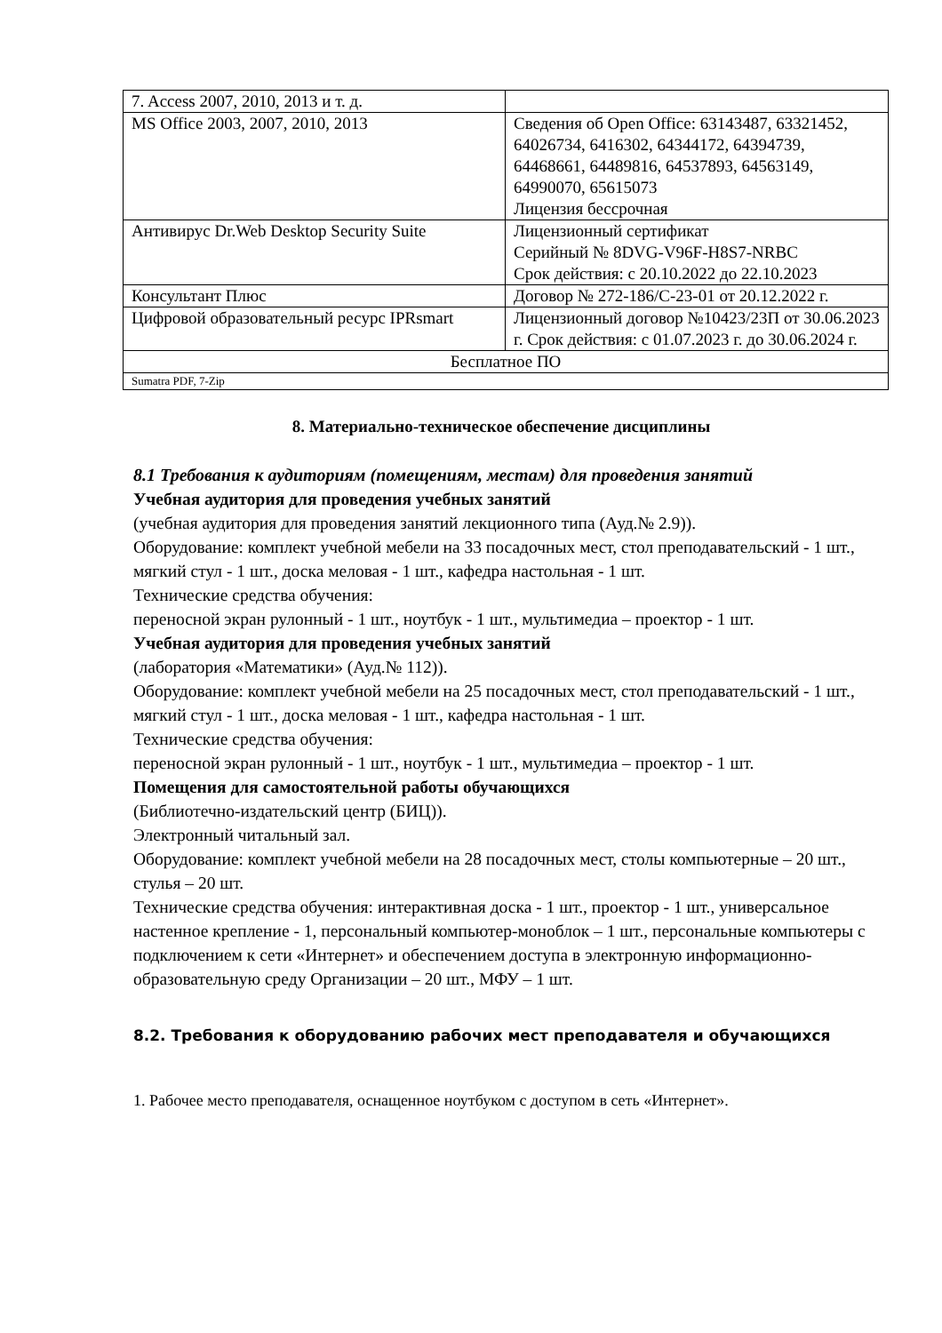| 7. Access 2007, 2010, 2013 и т. д. | |
| MS Office 2003, 2007, 2010, 2013 | Сведения об Open Office: 63143487, 63321452, 64026734, 6416302, 64344172, 64394739, 64468661, 64489816, 64537893, 64563149, 64990070, 65615073 Лицензия бессрочная |
| Антивирус Dr.Web Desktop Security Suite | Лицензионный сертификат Серийный № 8DVG-V96F-H8S7-NRBC Срок действия: с 20.10.2022 до 22.10.2023 |
| Консультант Плюс | Договор № 272-186/С-23-01 от 20.12.2022 г. |
| Цифровой образовательный ресурс IPRsmart | Лицензионный договор №10423/23П от 30.06.2023 г. Срок действия: с 01.07.2023 г. до 30.06.2024 г. |
| Бесплатное ПО | |
| Sumatra PDF, 7-Zip | |
8. Материально-техническое обеспечение дисциплины
8.1 Требования к аудиториям (помещениям, местам) для проведения занятий
Учебная аудитория для проведения учебных занятий
(учебная аудитория для проведения занятий лекционного типа (Ауд.№ 2.9)).
Оборудование: комплект учебной мебели на 33 посадочных мест, стол преподавательский - 1 шт., мягкий стул - 1 шт., доска меловая - 1 шт., кафедра настольная - 1 шт.
Технические средства обучения:
переносной экран рулонный - 1 шт., ноутбук - 1 шт., мультимедиа – проектор - 1 шт.
Учебная аудитория для проведения учебных занятий
(лаборатория «Математики» (Ауд.№ 112)).
Оборудование: комплект учебной мебели на 25 посадочных мест, стол преподавательский - 1 шт., мягкий стул - 1 шт., доска меловая - 1 шт., кафедра настольная - 1 шт.
Технические средства обучения:
переносной экран рулонный - 1 шт., ноутбук - 1 шт., мультимедиа – проектор - 1 шт.
Помещения для самостоятельной работы обучающихся
(Библиотечно-издательский центр (БИЦ)).
Электронный читальный зал.
Оборудование: комплект учебной мебели на 28 посадочных мест, столы компьютерные – 20 шт., стулья – 20 шт.
Технические средства обучения: интерактивная доска - 1 шт., проектор - 1 шт., универсальное настенное крепление - 1, персональный компьютер-моноблок – 1 шт., персональные компьютеры с подключением к сети «Интернет» и обеспечением доступа в электронную информационно-образовательную среду Организации – 20 шт., МФУ – 1 шт.
8.2. Требования к оборудованию рабочих мест преподавателя и обучающихся
1. Рабочее место преподавателя, оснащенное ноутбуком с доступом в сеть «Интернет».